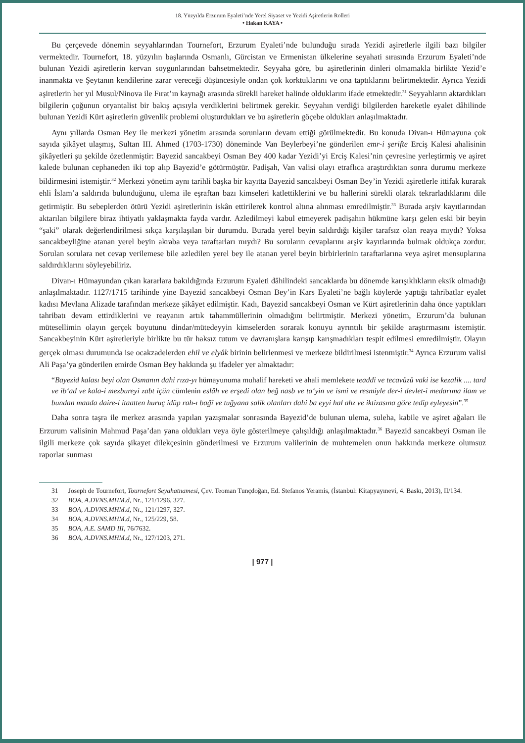18. Yüzyılda Erzurum Eyaleti’nde Yerel Siyaset ve Yezidi Aşiretlerin Rolleri
• Hakan KAYA •
Bu çerçevede dönemin seyyahlarından Tournefort, Erzurum Eyaleti’nde bulunduğu sırada Yezidi aşiretlerle ilgili bazı bilgiler vermektedir. Tournefort, 18. yüzyılın başlarında Osmanlı, Gürcistan ve Ermenistan ülkelerine seyahati sırasında Erzurum Eyaleti’nde bulunan Yezidi aşiretlerin kervan soygunlarından bahsetmektedir. Seyyaha göre, bu aşiretlerinin dinleri olmamakla birlikte Yezid’e inanmakta ve Şeytanın kendilerine zarar vereceği düşüncesiyle ondan çok korktuklarını ve ona taptıklarını belirtmektedir. Ayrıca Yezidi aşiretlerin her yıl Musul/Ninova ile Fırat’ın kaynağı arasında sürekli hareket halinde olduklarını ifade etmektedir.<sup>31</sup> Seyyahların aktardıkları bilgilerin çoğunun oryantalist bir bakış açısıyla verdiklerini belirtmek gerekir. Seyyahın verdiği bilgilerden hareketle eyalet dâhilinde bulunan Yezidi Kürt aşiretlerin güvenlik problemi oluşturdukları ve bu aşiretlerin göçebe oldukları anlaşılmaktadır.
Aynı yıllarda Osman Bey ile merkezi yönetim arasında sorunların devam ettiği görülmektedir. Bu konuda Divan-ı Hümayuna çok sayıda şikâyet ulaşmış, Sultan III. Ahmed (1703-1730) döneminde Van Beylerbeyi’ne gönderilen emr-i şerifte Erciş Kalesi ahalisinin şikâyetleri şu şekilde özetlenmiştir: Bayezid sancakbeyi Osman Bey 400 kadar Yezidi’yi Erciş Kalesi’nin çevresine yerleştirmiş ve aşiret kalede bulunan cephaneden iki top alıp Bayezid’e götürmüştür. Padişah, Van valisi olayı etraflıca araştırdıktan sonra durumu merkeze bildirmesini istemiştir.<sup>32</sup> Merkezi yönetim aynı tarihli başka bir kayıtta Bayezid sancakbeyi Osman Bey’in Yezidi aşiretlerle ittifak kurarak ehli İslam’a saldırıda bulunduğunu, ulema ile eşraftan bazı kimseleri katlettiklerini ve bu hallerini sürekli olarak tekrarladıklarını dile getirmiştir. Bu sebeplerden ötürü Yezidi aşiretlerinin iskân ettirilerek kontrol altına alınması emredilmiştir.<sup>33</sup> Burada arşiv kayıtlarından aktarılan bilgilere biraz ihtiyatlı yaklaşmakta fayda vardır. Azledilmeyi kabul etmeyerek padişahın hükmüne karşı gelen eski bir beyin “şaki” olarak değerlendirilmesi sıkça karşılaşılan bir durumdu. Burada yerel beyin saldırdığı kişiler tarafsız olan reaya mıydı? Yoksa sancakbeyliğine atanan yerel beyin akraba veya taraftarları mıydı? Bu soruların cevaplarını arşiv kayıtlarında bulmak oldukça zordur. Sorulan sorulara net cevap verilemese bile azledilen yerel bey ile atanan yerel beyin birbirlerinin taraftarlarına veya aşiret mensuplarına saldırdıklarını söyleyebiliriz.
Divan-ı Hümayundan çıkan kararlara bakıldığında Erzurum Eyaleti dâhilindeki sancaklarda bu dönemde karışıklıkların eksik olmadığı anlaşılmaktadır. 1127/1715 tarihinde yine Bayezid sancakbeyi Osman Bey’in Kars Eyaleti’ne bağlı köylerde yaptığı tahribatlar eyalet kadısı Mevlana Alizade tarafından merkeze şikâyet edilmiştir. Kadı, Bayezid sancakbeyi Osman ve Kürt aşiretlerinin daha önce yaptıkları tahribatı devam ettirdiklerini ve reayanın artık tahammüllerinin olmadığını belirtmiştir. Merkezi yönetim, Erzurum’da bulunan mütesellimin olayın gerçek boyutunu dindar/mütedeyyin kimselerden sorarak konuyu ayrıntılı bir şekilde araştırmasını istemiştir. Sancakbeyinin Kürt aşiretleriyle birlikte bu tür haksız tutum ve davranışlara karışıp karışmadıkları tespit edilmesi emredilmiştir. Olayın gerçek olması durumunda ise ocakzadelerden ehil ve elyâk birinin belirlenmesi ve merkeze bildirilmesi istenmiştir.<sup>34</sup> Ayrıca Erzurum valisi Ali Paşa’ya gönderilen emirde Osman Bey hakkında şu ifadeler yer almaktadır:
“Bayezid kalası beyi olan Osmanın dahi rıza-yı hümayunuma muhalif hareketi ve ahali memlekete teaddi ve tecavüzü vaki ise kezalik .... tard ve ib‘ad ve kala-i mezbureyi zabt içün cümlenin eslâh ve erşedi olan beğ nasb ve ta‘yin ve ismi ve resmiyle der-i devlet-i medarıma ilam ve bundan maada daire-i itaatten huruç idüp rah-ı bağî ve tuğyana salik olanları dahi ba eyyi hal ahz ve iktizasına göre tedip eyleyesin”.<sup>35</sup>
Daha sonra taşra ile merkez arasında yapılan yazışmalar sonrasında Bayezid’de bulunan ulema, suleha, kabile ve aşiret ağaları ile Erzurum valisinin Mahmud Paşa’dan yana oldukları veya öyle gösterilmeye çalışıldığı anlaşılmaktadır.<sup>36</sup> Bayezid sancakbeyi Osman ile ilgili merkeze çok sayıda şikayet dilekçesinin gönderilmesi ve Erzurum valilerinin de muhtemelen onun hakkında merkeze olumsuz raporlar sunması
31 Joseph de Tournefort, Tournefort Seyahatnamesi, Çev. Teoman Tunçdoğan, Ed. Stefanos Yeramis, (İstanbul: Kitapyayınevi, 4. Baskı, 2013), II/134.
32 BOA, A.DVNS.MHM.d, Nr., 121/1296, 327.
33 BOA, A.DVNS.MHM.d, Nr., 121/1297, 327.
34 BOA, A.DVNS.MHM.d, Nr., 125/229, 58.
35 BOA, A.E. SAMD III, 76/7632.
36 BOA, A.DVNS.MHM.d, Nr., 127/1203, 271.
| 977 |